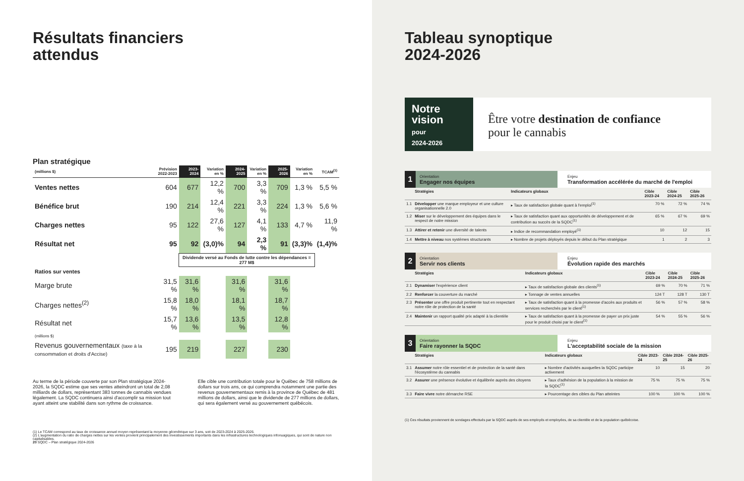Résultats financiers
attendus
Plan stratégique
| (millions $) | Prévision 2022-2023 | 2023-2024 | Variation en % | 2024-2025 | Variation en % | 2025-2026 | Variation en % | TCAM<sup>(1)</sup> |
| --- | --- | --- | --- | --- | --- | --- | --- | --- |
| Ventes nettes | 604 | 677 | 12,2 % | 700 | 3,3 % | 709 | 1,3 % | 5,5 % |
| Bénéfice brut | 190 | 214 | 12,4 % | 221 | 3,3 % | 224 | 1,3 % | 5,6 % |
| Charges nettes | 95 | 122 | 27,6 % | 127 | 4,1 % | 133 | 4,7 % | 11,9 % |
| Résultat net | 95 | 92 | (3,0)% | 94 | 2,3 % | 91 | (3,3)% | (1,4)% |
| | | Dividende versé au Fonds de lutte contre les dépendances = 277 M$ | | | | | | |
| Ratios sur ventes | | | | | | | | |
| Marge brute | 31,5 % | 31,6 % | | 31,6 % | | 31,6 % | | |
| Charges nettes<sup>(2)</sup> | 15,8 % | 18,0 % | | 18,1 % | | 18,7 % | | |
| Résultat net | 15,7 % | 13,6 % | | 13,5 % | | 12,8 % | | |
| (millions $) | | | | | | | | |
| Revenus gouvernementaux (taxe à la consommation et droits d'Accise) | 195 | 219 | | 227 | | 230 | | |
Au terme de la période couverte par son Plan stratégique 2024-2026, la SQDC estime que ses ventes atteindront un total de 2,08 milliards de dollars, représentant 383 tonnes de cannabis vendues légalement. La SQDC continuera ainsi d'accomplir sa mission tout ayant atteint une stabilité dans son rythme de croissance.
Elle cible une contribution totale pour le Québec de 758 millions de dollars sur trois ans, ce qui comprendra notamment une partie des revenus gouvernementaux remis à la province de Québec de 481 millions de dollars, ainsi que le dividende de 277 millions de dollars, qui sera également versé au gouvernement québécois.
(1) Le TCAM correspond au taux de croissance annuel moyen représentant la moyenne géométrique sur 3 ans, soit de 2023-2024 à 2025-2026.
(2) L'augmentation du ratio de charges nettes sur les ventes provient principalement des investissements importants dans les infrastructures technologiques infonuagiques, qui sont de nature non capitalisables.
20 SQDC – Plan stratégique 2024-2026
Tableau synoptique
2024-2026
Notre vision
pour
2024-2026
Être votre destination de confiance
pour le cannabis
1
Orientation
Engager nos équipes
Enjeu
Transformation accélérée du marché de l'emploi
| | Stratégies | Indicateurs globaux | Cible 2023-24 | Cible 2024-25 | Cible 2025-26 |
| --- | --- | --- | --- | --- | --- |
| 1.1 | Développer une marque employeur et une culture organisationnelle 2.0 | ▸ Taux de satisfaction globale quant à l'emploi<sup>(1)</sup> | 70 % | 72 % | 74 % |
| 1.2 | Miser sur le développement des équipes dans le respect de notre mission | ▸ Taux de satisfaction quant aux opportunités de développement et de contribution au succès de la SQDC<sup>(1)</sup> | 65 % | 67 % | 69 % |
| 1.3 | Attirer et retenir une diversité de talents | ▸ Indice de recommandation employé<sup>(1)</sup> | 10 | 12 | 15 |
| 1.4 | Mettre à niveau nos systèmes structurants | ▸ Nombre de projets déployés depuis le début du Plan stratégique | 1 | 2 | 3 |
2
Orientation
Servir nos clients
Enjeu
Évolution rapide des marchés
| | Stratégies | Indicateurs globaux | Cible 2023-24 | Cible 2024-25 | Cible 2025-26 |
| --- | --- | --- | --- | --- | --- |
| 2.1 | Dynamiser l'expérience client | ▸ Taux de satisfaction globale des clients<sup>(1)</sup> | 69 % | 70 % | 71 % |
| 2.2 | Renforcer la couverture du marché | ▸ Tonnage de ventes annuelles | 124 T | 128 T | 130 T |
| 2.3 | Présenter une offre produit pertinente tout en respectant notre rôle de protection de la santé | ▸ Taux de satisfaction quant à la promesse d'accès aux produits et services recherchés par le client<sup>(1)</sup> | 56 % | 57 % | 58 % |
| 2.4 | Maintenir un rapport qualité prix adapté à la clientèle | ▸ Taux de satisfaction quant à la promesse de payer un prix juste pour le produit choisi par le client<sup>(1)</sup> | 54 % | 55 % | 56 % |
3
Orientation
Faire rayonner la SQDC
Enjeu
L'acceptabilité sociale de la mission
| | Stratégies | Indicateurs globaux | Cible 2023-24 | Cible 2024-25 | Cible 2025-26 |
| --- | --- | --- | --- | --- | --- |
| 3.1 | Assumer notre rôle essentiel et de protection de la santé dans l'écosystème du cannabis | ▸ Nombre d'activités auxquelles la SQDC participe activement | 10 | 15 | 20 |
| 3.2 | Assurer une présence évolutive et équilibrée auprès des citoyens | ▸ Taux d'adhésion de la population à la mission de la SQDC<sup>(1)</sup> | 75 % | 75 % | 75 % |
| 3.3 | Faire vivre notre démarche RSE | ▸ Pourcentage des cibles du Plan atteintes | 100 % | 100 % | 100 % |
(1) Ces résultats proviennent de sondages effectués par la SQDC auprès de ses employés et employées, de sa clientèle et de la population québécoise.